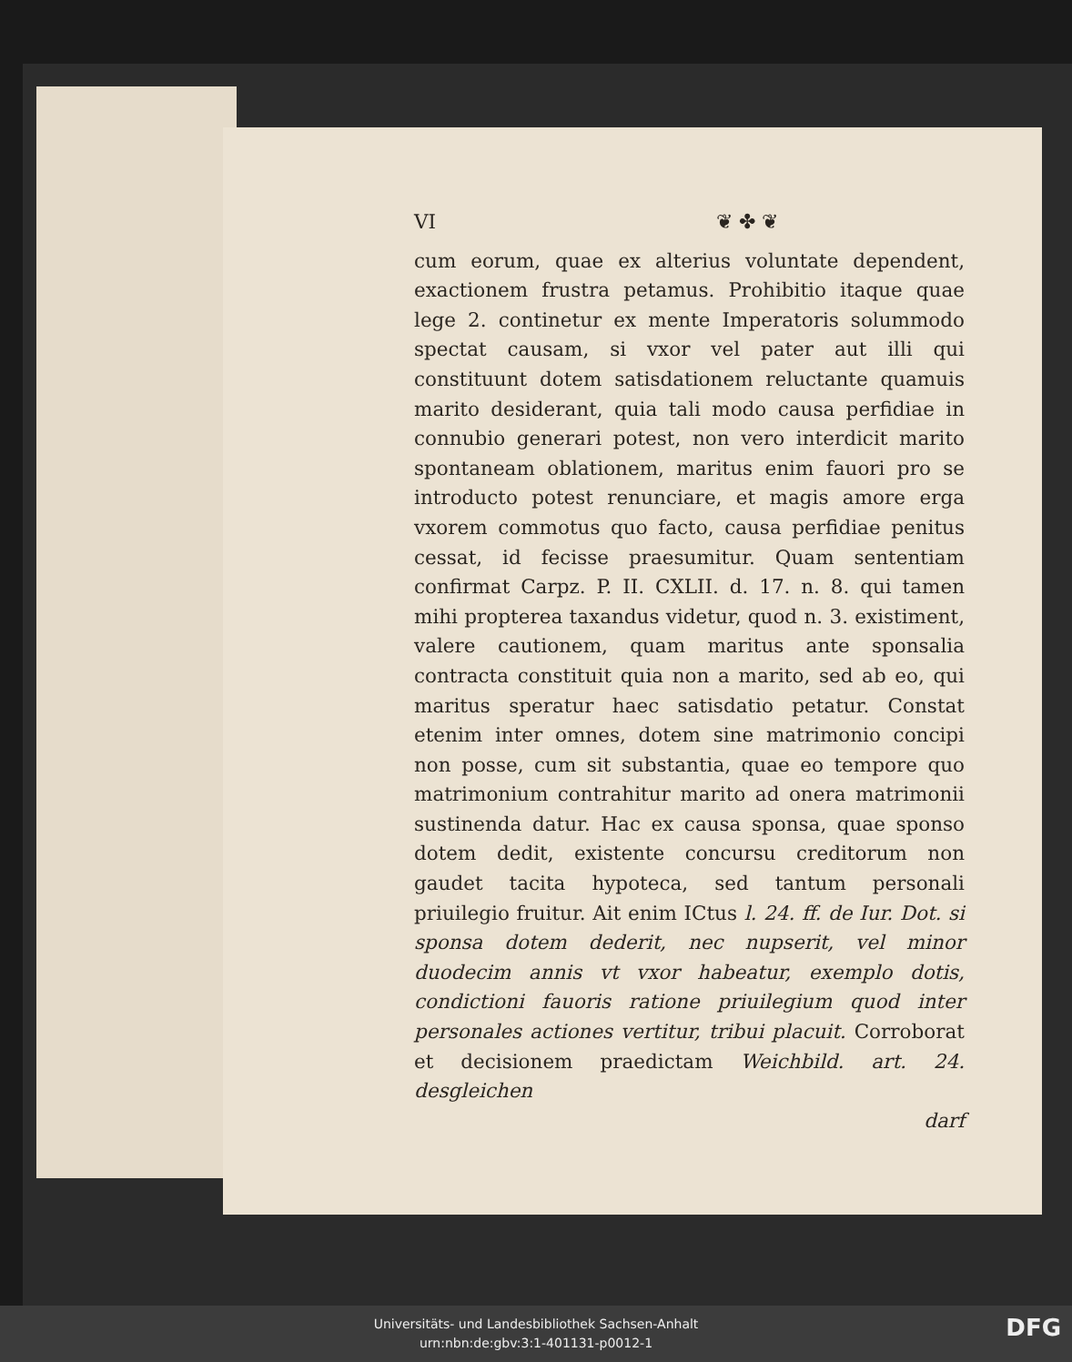VI ❦ ✤ ❦
cum eorum, quae ex alterius voluntate dependent, exactionem frustra petamus. Prohibitio itaque quae lege 2. continetur ex mente Imperatoris solummodo spectat causam, si vxor vel pater aut illi qui constituunt dotem satisdationem reluctante quamuis marito desiderant, quia tali modo causa perfidiae in connubio generari potest, non vero interdicit marito spontaneam oblationem, maritus enim fauori pro se introducto potest renunciare, et magis amore erga vxorem commotus quo facto, causa perfidiae penitus cessat, id fecisse praesumitur. Quam sententiam confirmat Carpz. P. II. CXLII. d. 17. n. 8. qui tamen mihi propterea taxandus videtur, quod n. 3. existiment, valere cautionem, quam maritus ante sponsalia contracta constituit quia non a marito, sed ab eo, qui maritus speratur haec satisdatio petatur. Constat etenim inter omnes, dotem sine matrimonio concipi non posse, cum sit substantia, quae eo tempore quo matrimonium contrahitur marito ad onera matrimonii sustinenda datur. Hac ex causa sponsa, quae sponso dotem dedit, existente concursu creditorum non gaudet tacita hypoteca, sed tantum personali priuilegio fruitur. Ait enim ICtus l. 24. ff. de Iur. Dot. si sponsa dotem dederit, nec nupserit, vel minor duodecim annis vt vxor habeatur, exemplo dotis, condictioni fauoris ratione priuilegium quod inter personales actiones vertitur, tribui placuit. Corroborat et decisionem praedictam Weichbild. art. 24. desgleichen
darf
Universitäts- und Landesbibliothek Sachsen-Anhalt
urn:nbn:de:gbv:3:1-401131-p0012-1
DFG